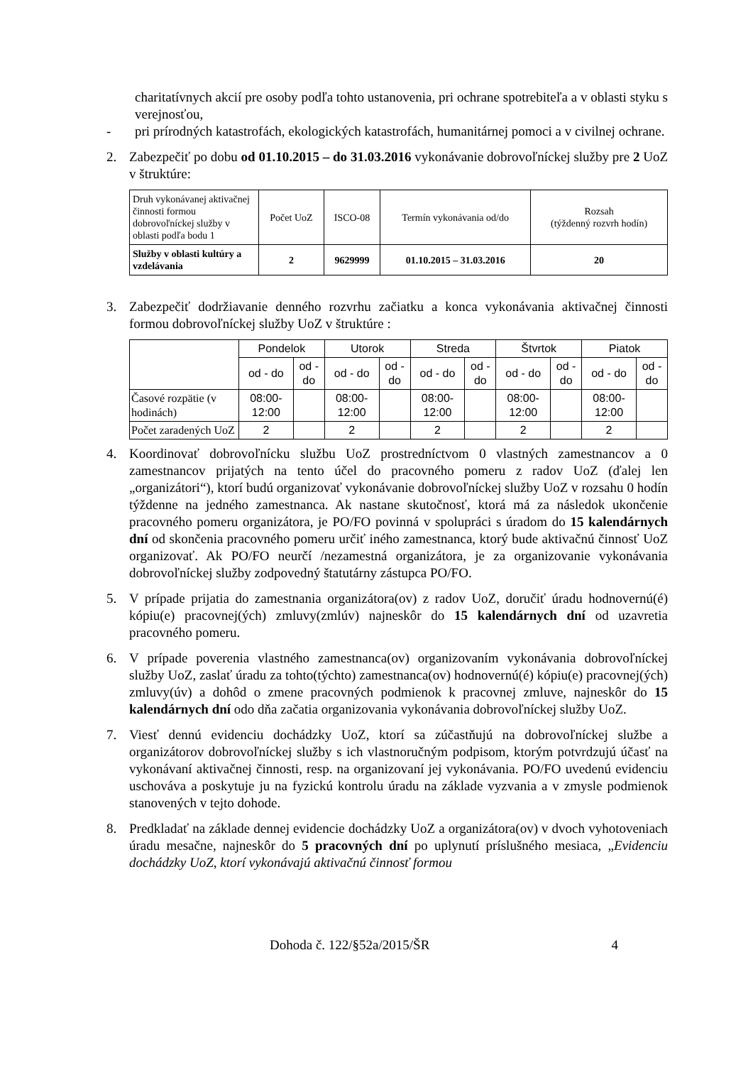charitatívnych akcií pre osoby podľa tohto ustanovenia, pri ochrane spotrebiteľa a v oblasti styku s verejnosťou,
- pri prírodných katastrofách, ekologických katastrofách, humanitárnej pomoci a v civilnej ochrane.
2. Zabezpečiť po dobu od 01.10.2015 – do 31.03.2016 vykonávanie dobrovoľníckej služby pre 2 UoZ v štruktúre:
| Druh vykonávanej aktivačnej činnosti formou dobrovoľníckej služby v oblasti podľa bodu 1 | Počet UoZ | ISCO-08 | Termín vykonávania od/do | Rozsah (týždenný rozvrh hodín) |
| Služby v oblasti kultúry a vzdelávania | 2 | 9629999 | 01.10.2015 – 31.03.2016 | 20 |
3. Zabezpečiť dodržiavanie denného rozvrhu začiatku a konca vykonávania aktivačnej činnosti formou dobrovoľníckej služby UoZ v štruktúre :
| | Pondelok | | Utorok | | Streda | | Štvrtok | | Piatok | |
| | od - do | od - do | od - do | od - do | od - do | od - do | od - do | od - do | od - do | od - do |
| Časové rozpätie (v hodinách) | 08:00-12:00 | | 08:00-12:00 | | 08:00-12:00 | | 08:00-12:00 | | 08:00-12:00 | |
| Počet zaradených UoZ | 2 | | 2 | | 2 | | 2 | | 2 | |
4. Koordinovať dobrovoľnícku službu UoZ prostredníctvom 0 vlastných zamestnancov a 0 zamestnancov prijatých na tento účel do pracovného pomeru z radov UoZ (ďalej len „organizátori“), ktorí budú organizovať vykonávanie dobrovoľníckej služby UoZ v rozsahu 0 hodín týždenne na jedného zamestnanca. Ak nastane skutočnosť, ktorá má za následok ukončenie pracovného pomeru organizátora, je PO/FO povinná v spolupráci s úradom do 15 kalendárnych dní od skončenia pracovného pomeru určiť iného zamestnanca, ktorý bude aktivačnú činnosť UoZ organizovať. Ak PO/FO neurčí /nezamestná organizátora, je za organizovanie vykonávania dobrovoľníckej služby zodpovedný štatutárny zástupca PO/FO.
5. V prípade prijatia do zamestnania organizátora(ov) z radov UoZ, doručiť úradu hodnovernú(é) kópiu(e) pracovnej(ých) zmluvy(zmlúv) najneskôr do 15 kalendárnych dní od uzavretia pracovného pomeru.
6. V prípade poverenia vlastného zamestnanca(ov) organizovaním vykonávania dobrovoľníckej služby UoZ, zaslať úradu za tohto(týchto) zamestnanca(ov) hodnovernú(é) kópiu(e) pracovnej(ých) zmluvy(úv) a dohôd o zmene pracovných podmienok k pracovnej zmluve, najneskôr do 15 kalendárnych dní odo dňa začatia organizovania vykonávania dobrovoľníckej služby UoZ.
7. Viesť dennú evidenciu dochádzky UoZ, ktorí sa zúčastňujú na dobrovoľníckej službe a organizátorov dobrovoľníckej služby s ich vlastnoručným podpisom, ktorým potvrdzujú účasť na vykonávaní aktivačnej činnosti, resp. na organizovaní jej vykonávania. PO/FO uvedenú evidenciu uschováva a poskytuje ju na fyzickú kontrolu úradu na základe vyzvania a v zmysle podmienok stanovených v tejto dohode.
8. Predkladať na základe dennej evidencie dochádzky UoZ a organizátora(ov) v dvoch vyhotoveniach úradu mesačne, najneskôr do 5 pracovných dní po uplynutí príslušného mesiaca, „Evidenciu dochádzky UoZ, ktorí vykonávajú aktivačnú činnosť formou
Dohoda č. 122/§52a/2015/ŠR 4